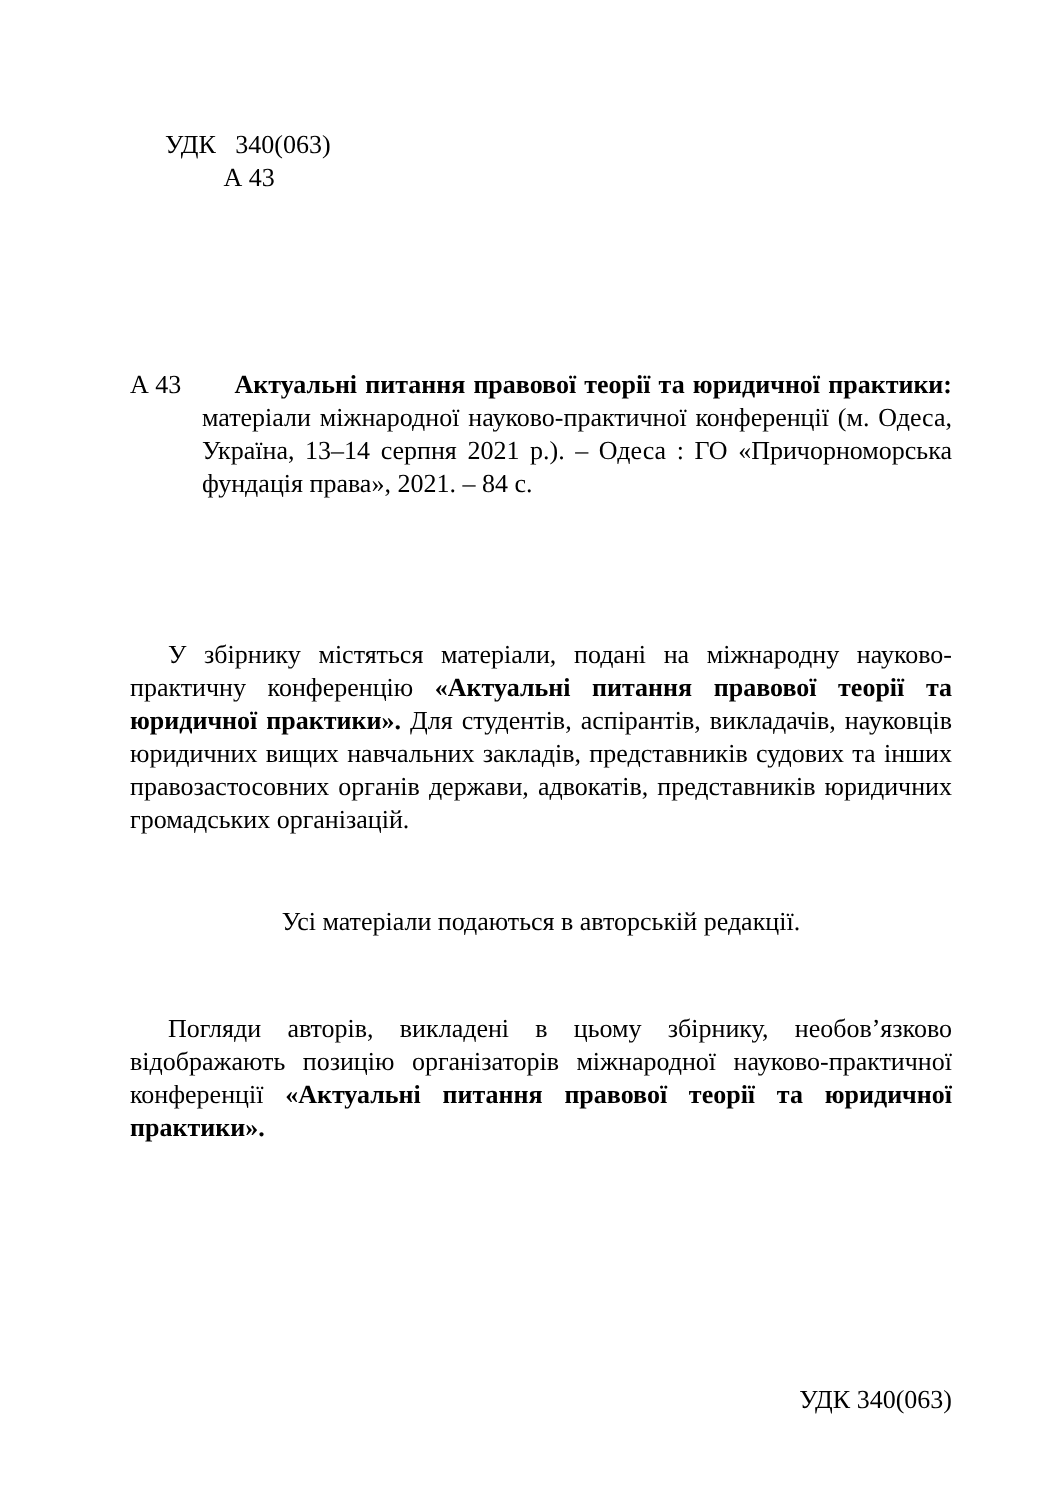УДК 340(063)
А 43
А 43 Актуальні питання правової теорії та юридичної практики: матеріали міжнародної науково-практичної конференції (м. Одеса, Україна, 13–14 серпня 2021 р.). – Одеса : ГО «Причорноморська фундація права», 2021. – 84 с.
У збірнику містяться матеріали, подані на міжнародну науково-практичну конференцію «Актуальні питання правової теорії та юридичної практики». Для студентів, аспірантів, викладачів, науковців юридичних вищих навчальних закладів, представників судових та інших правозастосовних органів держави, адвокатів, представників юридичних громадських організацій.
Усі матеріали подаються в авторській редакції.
Погляди авторів, викладені в цьому збірнику, необов’язково відображають позицію організаторів міжнародної науково-практичної конференції «Актуальні питання правової теорії та юридичної практики».
УДК 340(063)